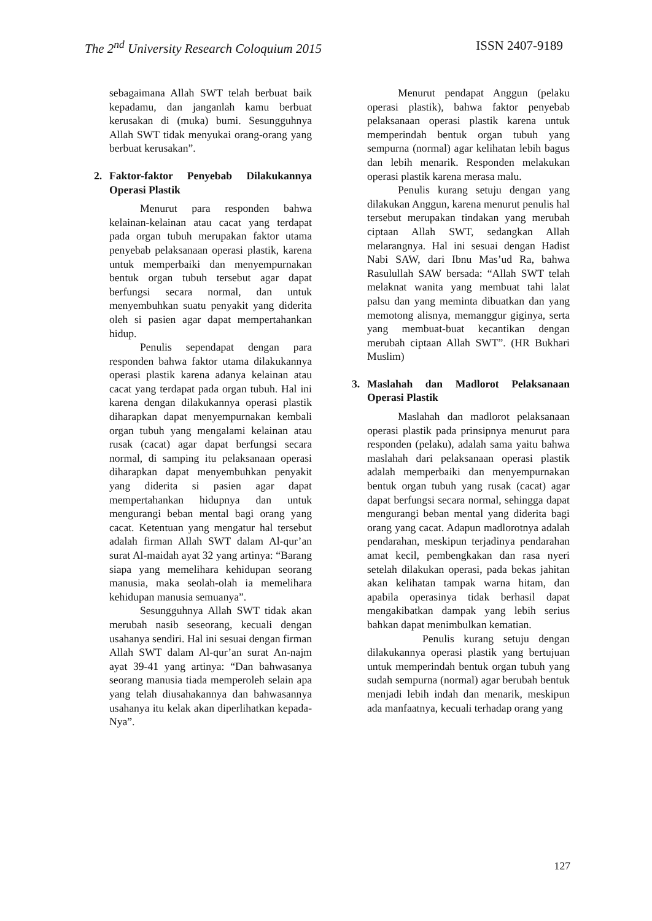The 2<sup>nd</sup> University Research Coloquium 2015 ISSN 2407-9189
sebagaimana Allah SWT telah berbuat baik kepadamu, dan janganlah kamu berbuat kerusakan di (muka) bumi. Sesungguhnya Allah SWT tidak menyukai orang-orang yang berbuat kerusakan”.
2. Faktor-faktor Penyebab Dilakukannya Operasi Plastik
Menurut para responden bahwa kelainan-kelainan atau cacat yang terdapat pada organ tubuh merupakan faktor utama penyebab pelaksanaan operasi plastik, karena untuk memperbaiki dan menyempurnakan bentuk organ tubuh tersebut agar dapat berfungsi secara normal, dan untuk menyembuhkan suatu penyakit yang diderita oleh si pasien agar dapat mempertahankan hidup.
Penulis sependapat dengan para responden bahwa faktor utama dilakukannya operasi plastik karena adanya kelainan atau cacat yang terdapat pada organ tubuh. Hal ini karena dengan dilakukannya operasi plastik diharapkan dapat menyempurnakan kembali organ tubuh yang mengalami kelainan atau rusak (cacat) agar dapat berfungsi secara normal, di samping itu pelaksanaan operasi diharapkan dapat menyembuhkan penyakit yang diderita si pasien agar dapat mempertahankan hidupnya dan untuk mengurangi beban mental bagi orang yang cacat. Ketentuan yang mengatur hal tersebut adalah firman Allah SWT dalam Al-qur’an surat Al-maidah ayat 32 yang artinya: “Barang siapa yang memelihara kehidupan seorang manusia, maka seolah-olah ia memelihara kehidupan manusia semuanya”.
Sesungguhnya Allah SWT tidak akan merubah nasib seseorang, kecuali dengan usahanya sendiri. Hal ini sesuai dengan firman Allah SWT dalam Al-qur’an surat An-najm ayat 39-41 yang artinya: “Dan bahwasanya seorang manusia tiada memperoleh selain apa yang telah diusahakannya dan bahwasannya usahanya itu kelak akan diperlihatkan kepada-Nya”.
Menurut pendapat Anggun (pelaku operasi plastik), bahwa faktor penyebab pelaksanaan operasi plastik karena untuk memperindah bentuk organ tubuh yang sempurna (normal) agar kelihatan lebih bagus dan lebih menarik. Responden melakukan operasi plastik karena merasa malu.
Penulis kurang setuju dengan yang dilakukan Anggun, karena menurut penulis hal tersebut merupakan tindakan yang merubah ciptaan Allah SWT, sedangkan Allah melarangnya. Hal ini sesuai dengan Hadist Nabi SAW, dari Ibnu Mas’ud Ra, bahwa Rasulullah SAW bersada: “Allah SWT telah melaknat wanita yang membuat tahi lalat palsu dan yang meminta dibuatkan dan yang memotong alisnya, memanggur giginya, serta yang membuat-buat kecantikan dengan merubah ciptaan Allah SWT”. (HR Bukhari Muslim)
3. Maslahah dan Madlorot Pelaksanaan Operasi Plastik
Maslahah dan madlorot pelaksanaan operasi plastik pada prinsipnya menurut para responden (pelaku), adalah sama yaitu bahwa maslahah dari pelaksanaan operasi plastik adalah memperbaiki dan menyempurnakan bentuk organ tubuh yang rusak (cacat) agar dapat berfungsi secara normal, sehingga dapat mengurangi beban mental yang diderita bagi orang yang cacat. Adapun madlorotnya adalah pendarahan, meskipun terjadinya pendarahan amat kecil, pembengkakan dan rasa nyeri setelah dilakukan operasi, pada bekas jahitan akan kelihatan tampak warna hitam, dan apabila operasinya tidak berhasil dapat mengakibatkan dampak yang lebih serius bahkan dapat menimbulkan kematian.
Penulis kurang setuju dengan dilakukannya operasi plastik yang bertujuan untuk memperindah bentuk organ tubuh yang sudah sempurna (normal) agar berubah bentuk menjadi lebih indah dan menarik, meskipun ada manfaatnya, kecuali terhadap orang yang
127